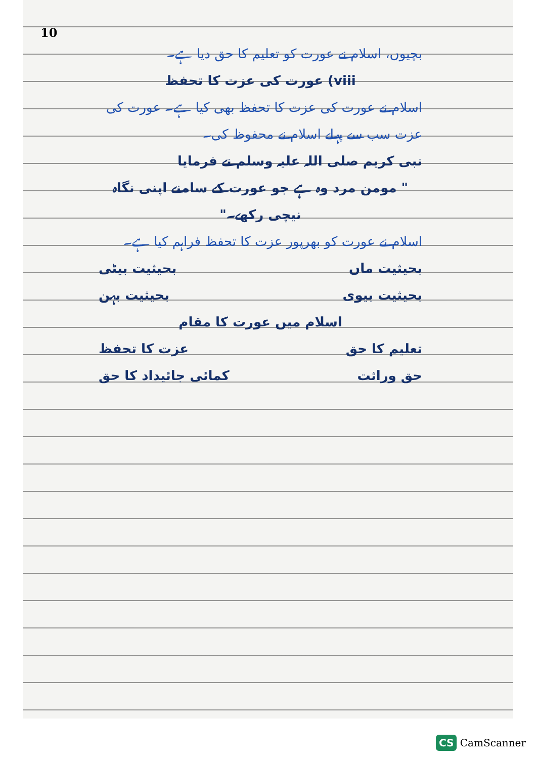10
بچیوں، اسلام نے عورت کو تعلیم کا حق دیا ہے۔
viii) عورت کی عزت کا تحفظ
اسلام نے عورت کی عزت کا تحفظ بھی کیا ہے۔ عورت کی عزت سب سے پہلے اسلام نے محفوظ کی۔
نبی کریم صلی اللہ علیہ وسلم نے فرمایا
" مومن مرد وہ ہے جو عورت کے سامنے اپنی نگاہ نیچی رکھے۔"
اسلام نے عورت کو بھرپور عزت کا تحفظ فراہم کیا ہے۔
بحیثیت ماں بحیثیت بیٹی
بحیثیت بیوی بحیثیت بہن
اسلام میں عورت کا مقام
تعلیم کا حق عزت کا تحفظ
حق وراثت کمائی جائیداد کا حق
CS CamScanner